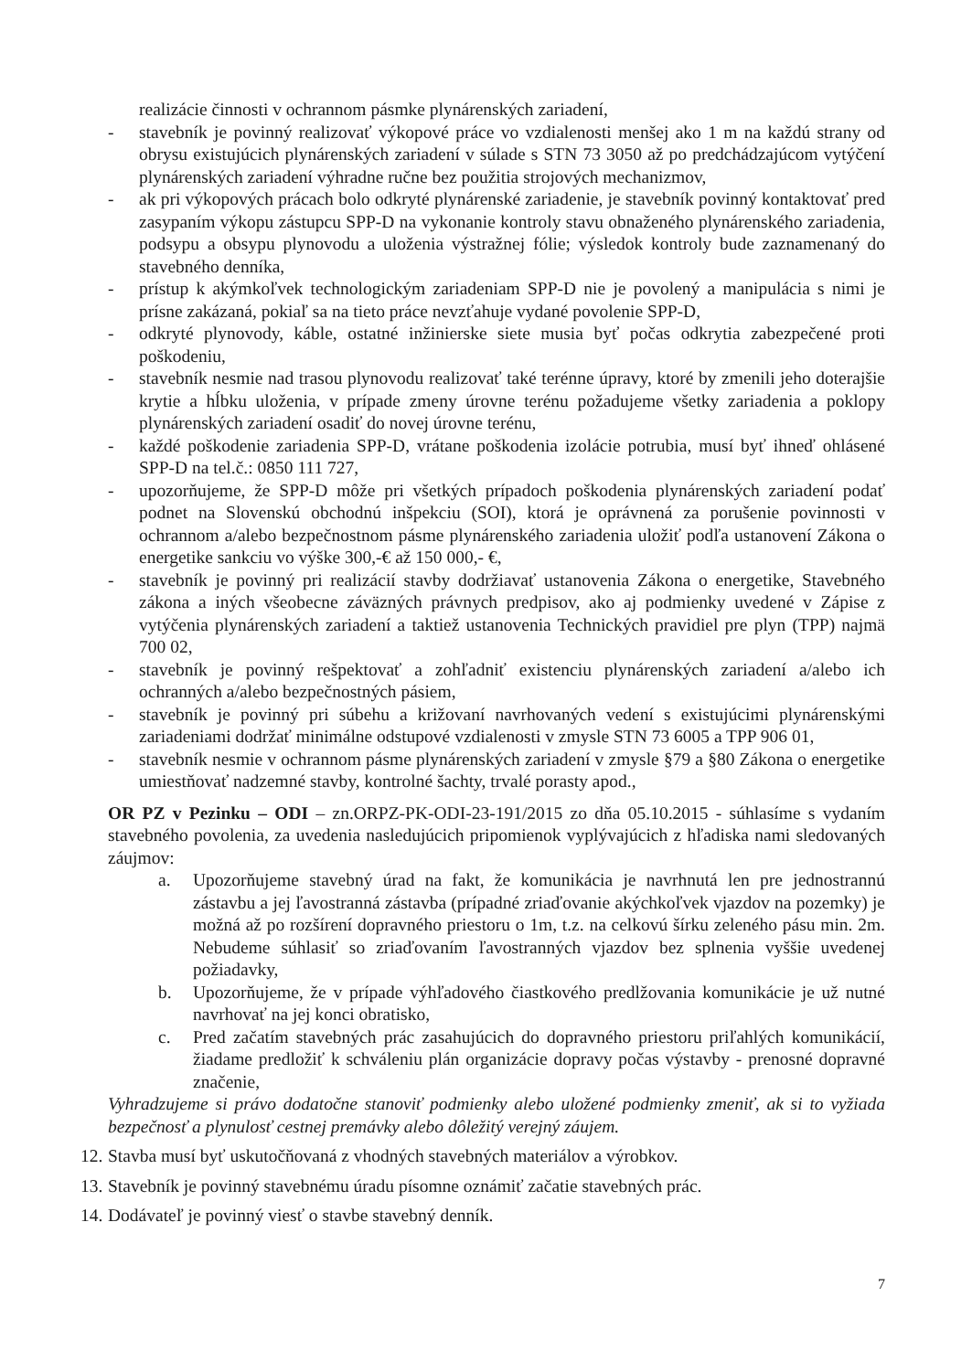realizácie činnosti v ochrannom pásmke plynárenských zariadení,
- stavebník je povinný realizovať výkopové práce vo vzdialenosti menšej ako 1 m na každú strany od obrysu existujúcich plynárenských zariadení v súlade s STN 73 3050 až po predchádzajúcom vytýčení plynárenských zariadení výhradne ručne bez použitia strojových mechanizmov,
- ak pri výkopových prácach bolo odkryté plynárenské zariadenie, je stavebník povinný kontaktovať pred zasypaním výkopu zástupcu SPP-D na vykonanie kontroly stavu obnaženého plynárenského zariadenia, podsypu a obsypu plynovodu a uloženia výstražnej fólie; výsledok kontroly bude zaznamenaný do stavebného denníka,
- prístup k akýmkoľvek technologickým zariadeniam SPP-D nie je povolený a manipulácia s nimi je prísne zakázaná, pokiaľ sa na tieto práce nevzťahuje vydané povolenie SPP-D,
- odkryté plynovody, káble, ostatné inžinierske siete musia byť počas odkrytia zabezpečené proti poškodeniu,
- stavebník nesmie nad trasou plynovodu realizovať také terénne úpravy, ktoré by zmenili jeho doterajšie krytie a hĺbku uloženia, v prípade zmeny úrovne terénu požadujeme všetky zariadenia a poklopy plynárenských zariadení osadiť do novej úrovne terénu,
- každé poškodenie zariadenia SPP-D, vrátane poškodenia izolácie potrubia, musí byť ihneď ohlásené SPP-D na tel.č.: 0850 111 727,
- upozorňujeme, že SPP-D môže pri všetkých prípadoch poškodenia plynárenských zariadení podať podnet na Slovenskú obchodnú inšpekciu (SOI), ktorá je oprávnená za porušenie povinnosti v ochrannom a/alebo bezpečnostnom pásme plynárenského zariadenia uložiť podľa ustanovení Zákona o energetike sankciu vo výške 300,-€ až 150 000,- €,
- stavebník je povinný pri realizácií stavby dodržiavať ustanovenia Zákona o energetike, Stavebného zákona a iných všeobecne záväzných právnych predpisov, ako aj podmienky uvedené v Zápise z vytýčenia plynárenských zariadení a taktiež ustanovenia Technických pravidiel pre plyn (TPP) najmä 700 02,
- stavebník je povinný rešpektovať a zohľadniť existenciu plynárenských zariadení a/alebo ich ochranných a/alebo bezpečnostných pásiem,
- stavebník je povinný pri súbehu a križovaní navrhovaných vedení s existujúcimi plynárenskými zariadeniami dodržať minimálne odstupové vzdialenosti v zmysle STN 73 6005 a TPP 906 01,
- stavebník nesmie v ochrannom pásme plynárenských zariadení v zmysle §79 a §80 Zákona o energetike umiestňovať nadzemné stavby, kontrolné šachty, trvalé porasty apod.,
OR PZ v Pezinku – ODI – zn.ORPZ-PK-ODI-23-191/2015 zo dňa 05.10.2015 - súhlasíme s vydaním stavebného povolenia, za uvedenia nasledujúcich pripomienok vyplývajúcich z hľadiska nami sledovaných záujmov:
a. Upozorňujeme stavebný úrad na fakt, že komunikácia je navrhnutá len pre jednostrannú zástavbu a jej ľavostranná zástavba (prípadné zriaďovanie akýchkoľvek vjazdov na pozemky) je možná až po rozšírení dopravného priestoru o 1m, t.z. na celkovú šírku zeleného pásu min. 2m. Nebudeme súhlasiť so zriaďovaním ľavostranných vjazdov bez splnenia vyššie uvedenej požiadavky,
b. Upozorňujeme, že v prípade výhľadového čiastkového predlžovania komunikácie je už nutné navrhovať na jej konci obratisko,
c. Pred začatím stavebných prác zasahujúcich do dopravného priestoru priľahlých komunikácií, žiadame predložiť k schváleniu plán organizácie dopravy počas výstavby - prenosné dopravné značenie,
Vyhradzujeme si právo dodatočne stanoviť podmienky alebo uložené podmienky zmeniť, ak si to vyžiada bezpečnosť a plynulosť cestnej premávky alebo dôležitý verejný záujem.
12. Stavba musí byť uskutočňovaná z vhodných stavebných materiálov a výrobkov.
13. Stavebník je povinný stavebnému úradu písomne oznámiť začatie stavebných prác.
14. Dodávateľ je povinný viesť o stavbe stavebný denník.
7